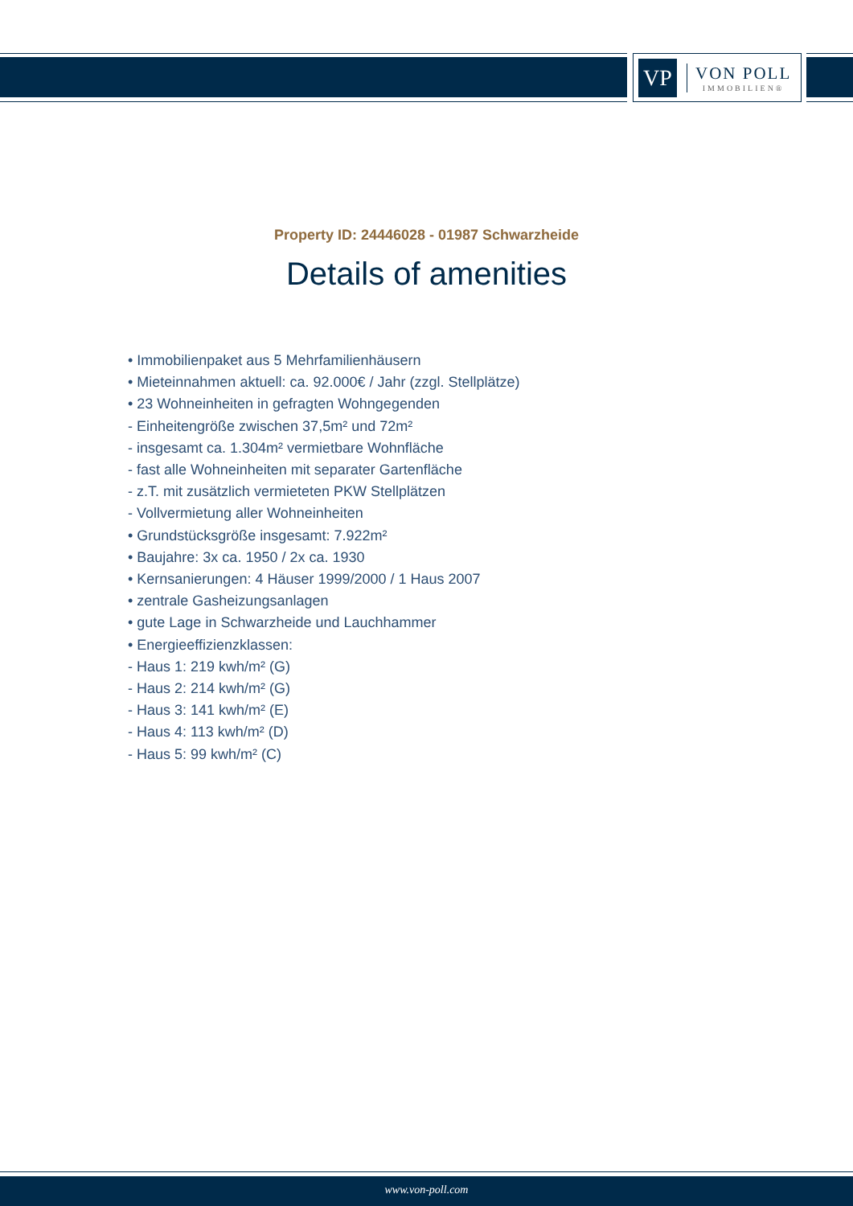VP
VON POLL
IMMOBILIEN®
Property ID: 24446028 - 01987 Schwarzheide
Details of amenities
• Immobilienpaket aus 5 Mehrfamilienhäusern
• Mieteinnahmen aktuell: ca. 92.000€ / Jahr (zzgl. Stellplätze)
• 23 Wohneinheiten in gefragten Wohngegenden
- Einheitengröße zwischen 37,5m² und 72m²
- insgesamt ca. 1.304m² vermietbare Wohnfläche
- fast alle Wohneinheiten mit separater Gartenfläche
- z.T. mit zusätzlich vermieteten PKW Stellplätzen
- Vollvermietung aller Wohneinheiten
• Grundstücksgröße insgesamt: 7.922m²
• Baujahre: 3x ca. 1950 / 2x ca. 1930
• Kernsanierungen: 4 Häuser 1999/2000 / 1 Haus 2007
• zentrale Gasheizungsanlagen
• gute Lage in Schwarzheide und Lauchhammer
• Energieeffizienzklassen:
- Haus 1: 219 kwh/m² (G)
- Haus 2: 214 kwh/m² (G)
- Haus 3: 141 kwh/m² (E)
- Haus 4: 113 kwh/m² (D)
- Haus 5: 99 kwh/m² (C)
www.von-poll.com